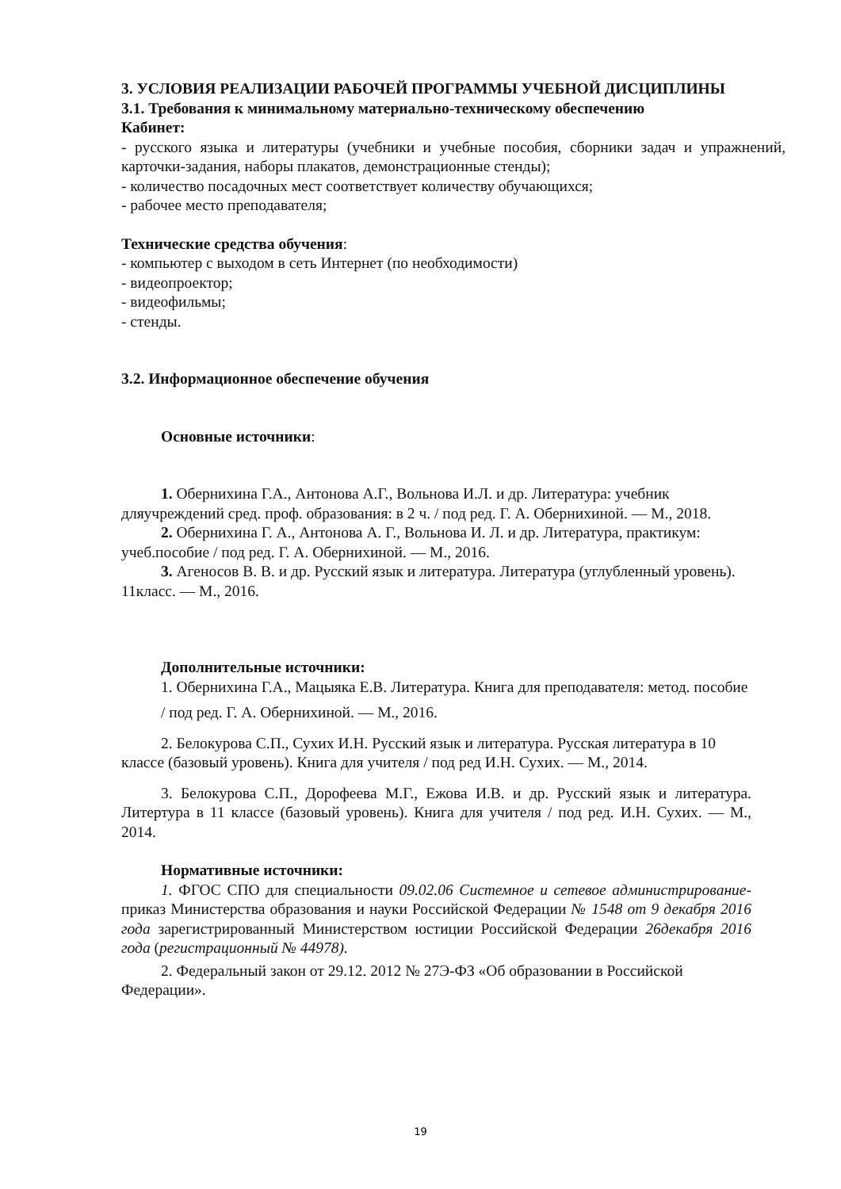3. УСЛОВИЯ РЕАЛИЗАЦИИ РАБОЧЕЙ ПРОГРАММЫ УЧЕБНОЙ ДИСЦИПЛИНЫ
3.1. Требования к минимальному материально-техническому обеспечению
Кабинет:
- русского языка и литературы (учебники и учебные пособия, сборники задач и упражнений, карточки-задания, наборы плакатов, демонстрационные стенды);
- количество посадочных мест соответствует количеству обучающихся;
- рабочее место преподавателя;
Технические средства обучения:
- компьютер с выходом в сеть Интернет (по необходимости)
- видеопроектор;
- видеофильмы;
- стенды.
3.2. Информационное обеспечение обучения
Основные источники:
1. Обернихина Г.А., Антонова А.Г., Вольнова И.Л. и др. Литература: учебник дляучреждений сред. проф. образования: в 2 ч. / под ред. Г. А. Обернихиной. — М., 2018.
2. Обернихина Г. А., Антонова А. Г., Вольнова И. Л. и др. Литература, практикум: учеб.пособие / под ред. Г. А. Обернихиной. — М., 2016.
3. Агеносов В. В. и др. Русский язык и литература. Литература (углубленный уровень). 11класс. — М., 2016.
Дополнительные источники:
1. Обернихина Г.А., Мацыяка Е.В. Литература. Книга для преподавателя: метод. пособие
/ под ред. Г. А. Обернихиной. — М., 2016.
2. Белокурова С.П., Сухих И.Н. Русский язык и литература. Русская литература в 10 классе (базовый уровень). Книга для учителя / под ред И.Н. Сухих. — М., 2014.
3. Белокурова С.П., Дорофеева М.Г., Ежова И.В. и др. Русский язык и литература. Литертура в 11 классе (базовый уровень). Книга для учителя / под ред. И.Н. Сухих. — М., 2014.
Нормативные источники:
1. ФГОС СПО для специальности 09.02.06 Системное и сетевое администрирование- приказ Министерства образования и науки Российской Федерации № 1548 от 9 декабря 2016 года зарегистрированный Министерством юстиции Российской Федерации 26декабря 2016 года (регистрационный № 44978).
2. Федеральный закон от 29.12. 2012 № 27Э-ФЗ «Об образовании в Российской Федерации».
19